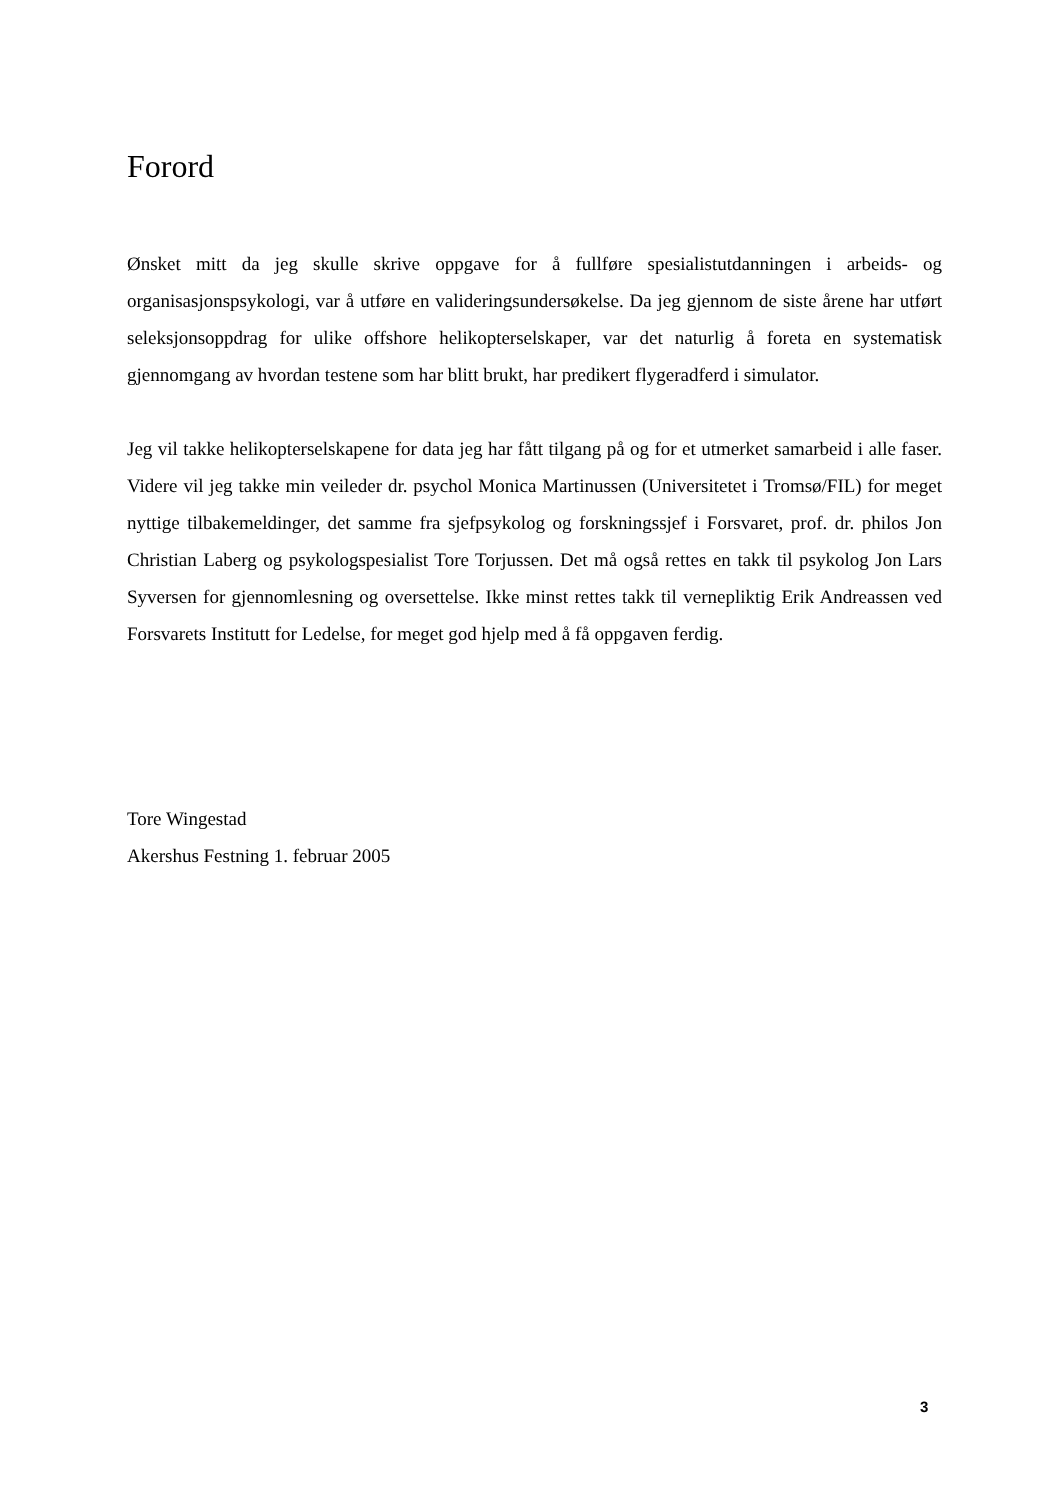Forord
Ønsket mitt da jeg skulle skrive oppgave for å fullføre spesialistutdanningen i arbeids- og organisasjonspsykologi, var å utføre en valideringsundersøkelse. Da jeg gjennom de siste årene har utført seleksjonsoppdrag for ulike offshore helikopterselskaper, var det naturlig å foreta en systematisk gjennomgang av hvordan testene som har blitt brukt, har predikert flygeradferd i simulator.
Jeg vil takke helikopterselskapene for data jeg har fått tilgang på og for et utmerket samarbeid i alle faser. Videre vil jeg takke min veileder dr. psychol Monica Martinussen (Universitetet i Tromsø/FIL) for meget nyttige tilbakemeldinger, det samme fra sjefpsykolog og forskningssjef i Forsvaret, prof. dr. philos Jon Christian Laberg og psykologspesialist Tore Torjussen. Det må også rettes en takk til psykolog Jon Lars Syversen for gjennomlesning og oversettelse. Ikke minst rettes takk til vernepliktig Erik Andreassen ved Forsvarets Institutt for Ledelse, for meget god hjelp med å få oppgaven ferdig.
Tore Wingestad
Akershus Festning 1. februar 2005
3